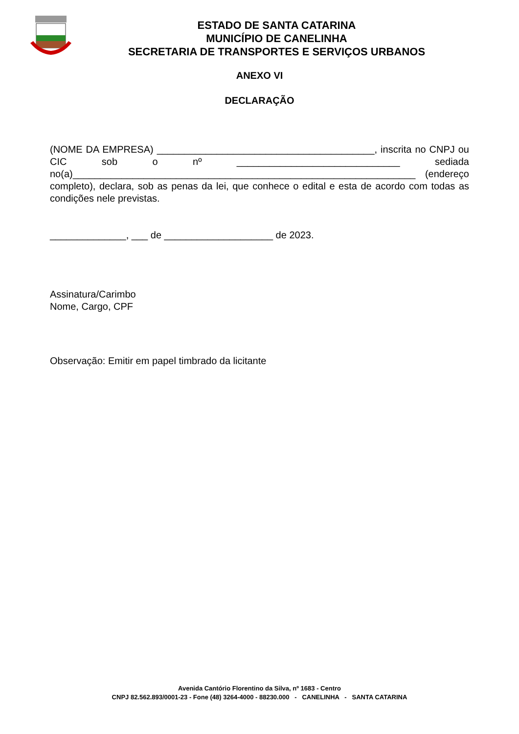ESTADO DE SANTA CATARINA
MUNICÍPIO DE CANELINHA
SECRETARIA DE TRANSPORTES E SERVIÇOS URBANOS
ANEXO VI
DECLARAÇÃO
(NOME DA EMPRESA) ________________________________________, inscrita no CNPJ ou CIC sob o nº ______________________________ sediada no(a)_______________________________________________________________ (endereço completo), declara, sob as penas da lei, que conhece o edital e esta de acordo com todas as condições nele previstas.
______________, ___ de ____________________ de 2023.
Assinatura/Carimbo
Nome, Cargo, CPF
Observação: Emitir em papel timbrado da licitante
Avenida Cantório Florentino da Silva, nº 1683 - Centro
CNPJ 82.562.893/0001-23 - Fone (48) 3264-4000 - 88230.000 - CANELINHA - SANTA CATARINA